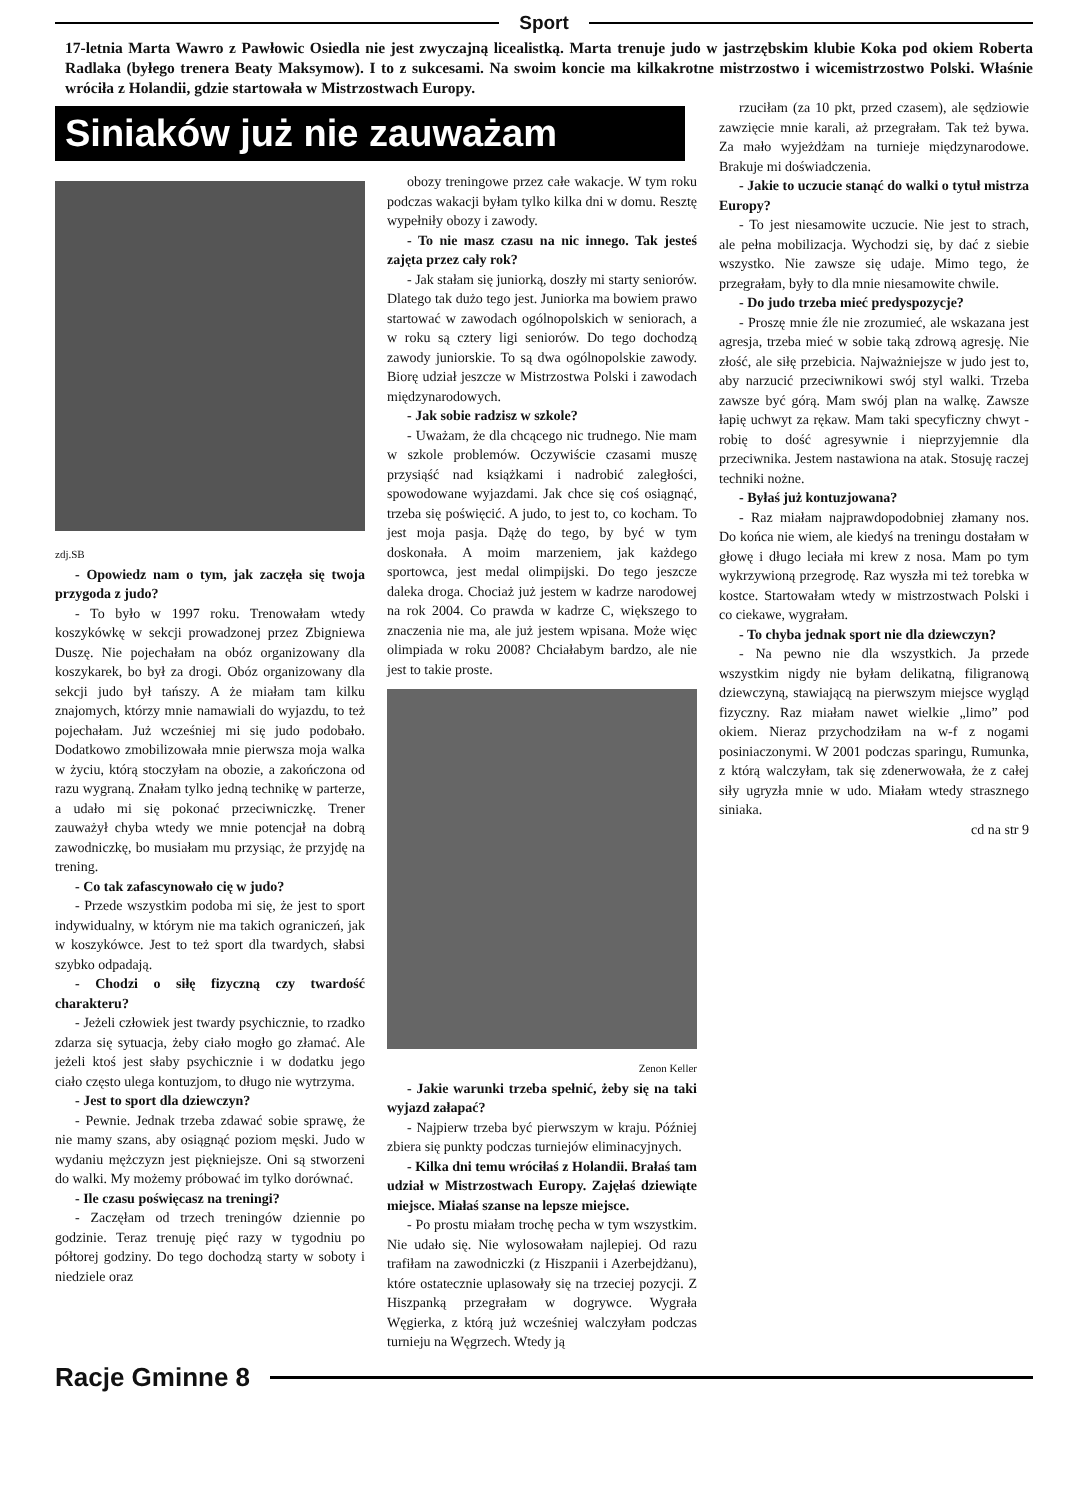Sport
17-letnia Marta Wawro z Pawłowic Osiedla nie jest zwyczajną licealistką. Marta trenuje judo w jastrzębskim klubie Koka pod okiem Roberta Radlaka (byłego trenera Beaty Maksymow). I to z sukcesami. Na swoim koncie ma kilkakrotne mistrzostwo i wicemistrzostwo Polski. Właśnie wróciła z Holandii, gdzie startowała w Mistrzostwach Europy.
Siniaków już nie zauważam
zdj.SB
- Opowiedz nam o tym, jak zaczęła się twoja przygoda z judo?
- To było w 1997 roku. Trenowałam wtedy koszykówkę w sekcji prowadzonej przez Zbigniewa Duszę. Nie pojechałam na obóz organizowany dla koszykarek, bo był za drogi. Obóz organizowany dla sekcji judo był tańszy. A że miałam tam kilku znajomych, którzy mnie namawiali do wyjazdu, to też pojechałam. Już wcześniej mi się judo podobało. Dodatkowo zmobilizowała mnie pierwsza moja walka w życiu, którą stoczyłam na obozie, a zakończona od razu wygraną. Znałam tylko jedną technikę w parterze, a udało mi się pokonać przeciwniczkę. Trener zauważył chyba wtedy we mnie potencjał na dobrą zawodniczkę, bo musiałam mu przysiąc, że przyjdę na trening.
- Co tak zafascynowało cię w judo?
- Przede wszystkim podoba mi się, że jest to sport indywidualny, w którym nie ma takich ograniczeń, jak w koszykówce. Jest to też sport dla twardych, słabsi szybko odpadają.
- Chodzi o siłę fizyczną czy twardość charakteru?
- Jeżeli człowiek jest twardy psychicznie, to rzadko zdarza się sytuacja, żeby ciało mogło go złamać. Ale jeżeli ktoś jest słaby psychicznie i w dodatku jego ciało często ulega kontuzjom, to długo nie wytrzyma.
- Jest to sport dla dziewczyn?
- Pewnie. Jednak trzeba zdawać sobie sprawę, że nie mamy szans, aby osiągnąć poziom męski. Judo w wydaniu mężczyzn jest piękniejsze. Oni są stworzeni do walki. My możemy próbować im tylko dorównać.
- Ile czasu poświęcasz na treningi?
- Zaczęłam od trzech treningów dziennie po godzinie. Teraz trenuję pięć razy w tygodniu po półtorej godziny. Do tego dochodzą starty w soboty i niedziele oraz
obozy treningowe przez całe wakacje. W tym roku podczas wakacji byłam tylko kilka dni w domu. Resztę wypełniły obozy i zawody.
- To nie masz czasu na nic innego. Tak jesteś zajęta przez cały rok?
- Jak stałam się juniorką, doszły mi starty seniorów. Dlatego tak dużo tego jest. Juniorka ma bowiem prawo startować w zawodach ogólnopolskich w seniorach, a w roku są cztery ligi seniorów. Do tego dochodzą zawody juniorskie. To są dwa ogólnopolskie zawody. Biorę udział jeszcze w Mistrzostwa Polski i zawodach międzynarodowych.
- Jak sobie radzisz w szkole?
- Uważam, że dla chcącego nic trudnego. Nie mam w szkole problemów. Oczywiście czasami muszę przysiąść nad książkami i nadrobić zaległości, spowodowane wyjazdami. Jak chce się coś osiągnąć, trzeba się poświęcić. A judo, to jest to, co kocham. To jest moja pasja. Dążę do tego, by być w tym doskonała. A moim marzeniem, jak każdego sportowca, jest medal olimpijski. Do tego jeszcze daleka droga. Chociaż już jestem w kadrze narodowej na rok 2004. Co prawda w kadrze C, większego to znaczenia nie ma, ale już jestem wpisana. Może więc olimpiada w roku 2008? Chciałabym bardzo, ale nie jest to takie proste.
Zenon Keller
- Jakie warunki trzeba spełnić, żeby się na taki wyjazd załapać?
- Najpierw trzeba być pierwszym w kraju. Później zbiera się punkty podczas turniejów eliminacyjnych.
- Kilka dni temu wróciłaś z Holandii. Brałaś tam udział w Mistrzostwach Europy. Zajęłaś dziewiąte miejsce. Miałaś szanse na lepsze miejsce.
- Po prostu miałam trochę pecha w tym wszystkim. Nie udało się. Nie wylosowałam najlepiej. Od razu trafiłam na zawodniczki (z Hiszpanii i Azerbejdżanu), które ostatecznie uplasowały się na trzeciej pozycji. Z Hiszpanką przegrałam w dogrywce. Wygrała Węgierka, z którą już wcześniej walczyłam podczas turnieju na Węgrzech. Wtedy ją
rzuciłam (za 10 pkt, przed czasem), ale sędziowie zawzięcie mnie karali, aż przegrałam. Tak też bywa. Za mało wyjeżdżam na turnieje międzynarodowe. Brakuje mi doświadczenia.
- Jakie to uczucie stanąć do walki o tytuł mistrza Europy?
- To jest niesamowite uczucie. Nie jest to strach, ale pełna mobilizacja. Wychodzi się, by dać z siebie wszystko. Nie zawsze się udaje. Mimo tego, że przegrałam, były to dla mnie niesamowite chwile.
- Do judo trzeba mieć predyspozycje?
- Proszę mnie źle nie zrozumieć, ale wskazana jest agresja, trzeba mieć w sobie taką zdrową agresję. Nie złość, ale siłę przebicia. Najważniejsze w judo jest to, aby narzucić przeciwnikowi swój styl walki. Trzeba zawsze być górą. Mam swój plan na walkę. Zawsze łapię uchwyt za rękaw. Mam taki specyficzny chwyt - robię to dość agresywnie i nieprzyjemnie dla przeciwnika. Jestem nastawiona na atak. Stosuję raczej techniki nożne.
- Byłaś już kontuzjowana?
- Raz miałam najprawdopodobniej złamany nos. Do końca nie wiem, ale kiedyś na treningu dostałam w głowę i długo leciała mi krew z nosa. Mam po tym wykrzywioną przegrodę. Raz wyszła mi też torebka w kostce. Startowałam wtedy w mistrzostwach Polski i co ciekawe, wygrałam.
- To chyba jednak sport nie dla dziewczyn?
- Na pewno nie dla wszystkich. Ja przede wszystkim nigdy nie byłam delikatną, filigranową dziewczyną, stawiającą na pierwszym miejsce wygląd fizyczny. Raz miałam nawet wielkie „limo” pod okiem. Nieraz przychodziłam na w-f z nogami posiniaczonymi. W 2001 podczas sparingu, Rumunka, z którą walczyłam, tak się zdenerwowała, że z całej siły ugryzła mnie w udo. Miałam wtedy strasznego siniaka.
cd na str 9
Racje Gminne 8